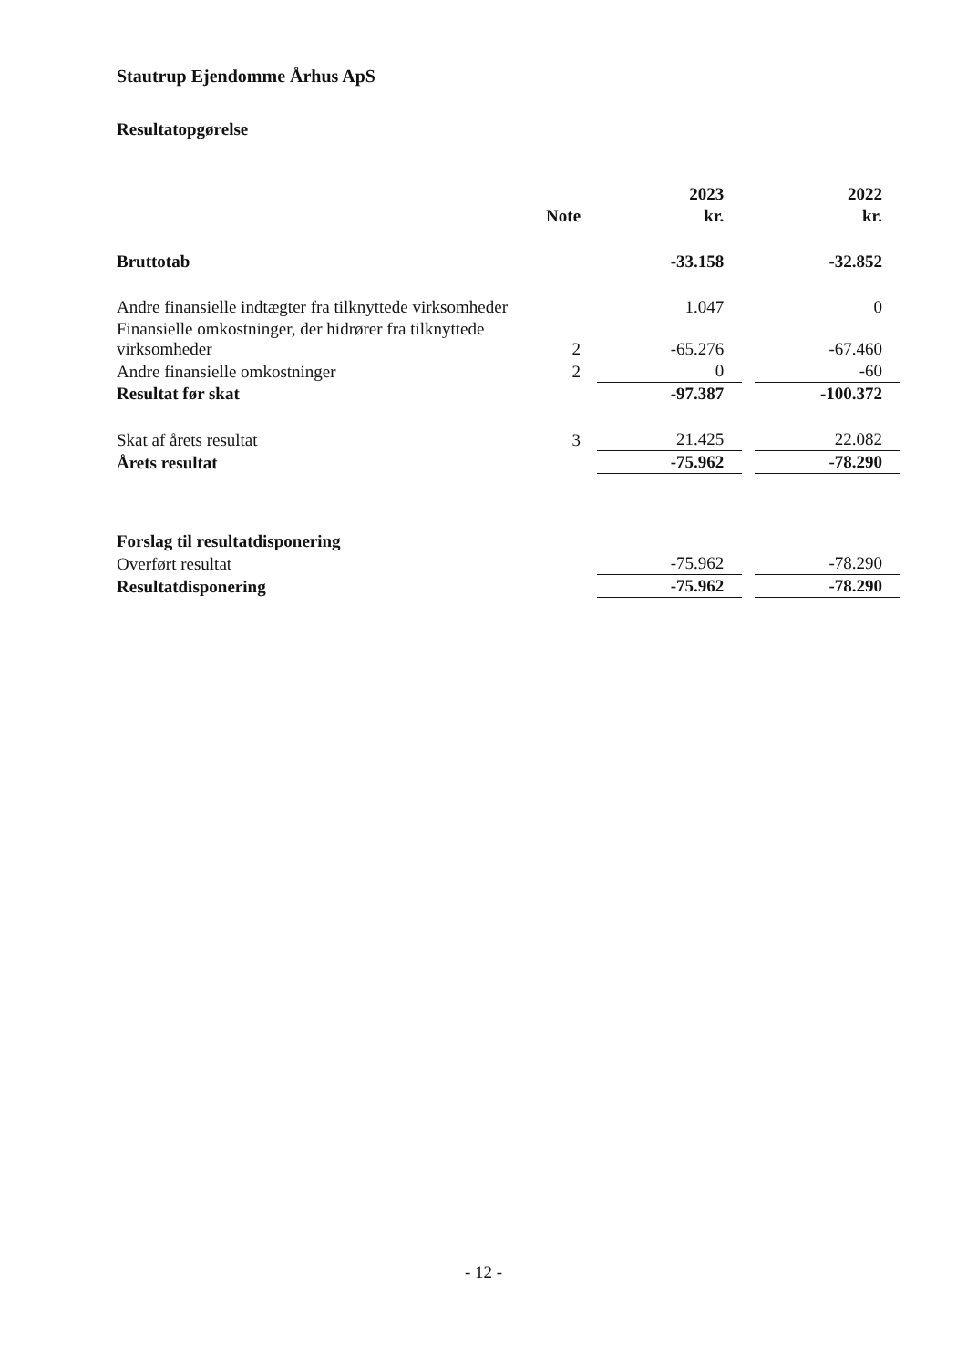Stautrup Ejendomme Århus ApS
Resultatopgørelse
| | | 2023 | | 2022 |
| --- | --- | --- | --- | --- |
| | Note | kr. | | kr. |
| Bruttotab | | -33.158 | | -32.852 |
| Andre finansielle indtægter fra tilknyttede virksomheder | | 1.047 | | 0 |
| Finansielle omkostninger, der hidrører fra tilknyttede virksomheder | 2 | -65.276 | | -67.460 |
| Andre finansielle omkostninger | 2 | 0 | | -60 |
| Resultat før skat | | -97.387 | | -100.372 |
| Skat af årets resultat | 3 | 21.425 | | 22.082 |
| Årets resultat | | -75.962 | | -78.290 |
| Forslag til resultatdisponering | | | | |
| Overført resultat | | -75.962 | | -78.290 |
| Resultatdisponering | | -75.962 | | -78.290 |
- 12 -